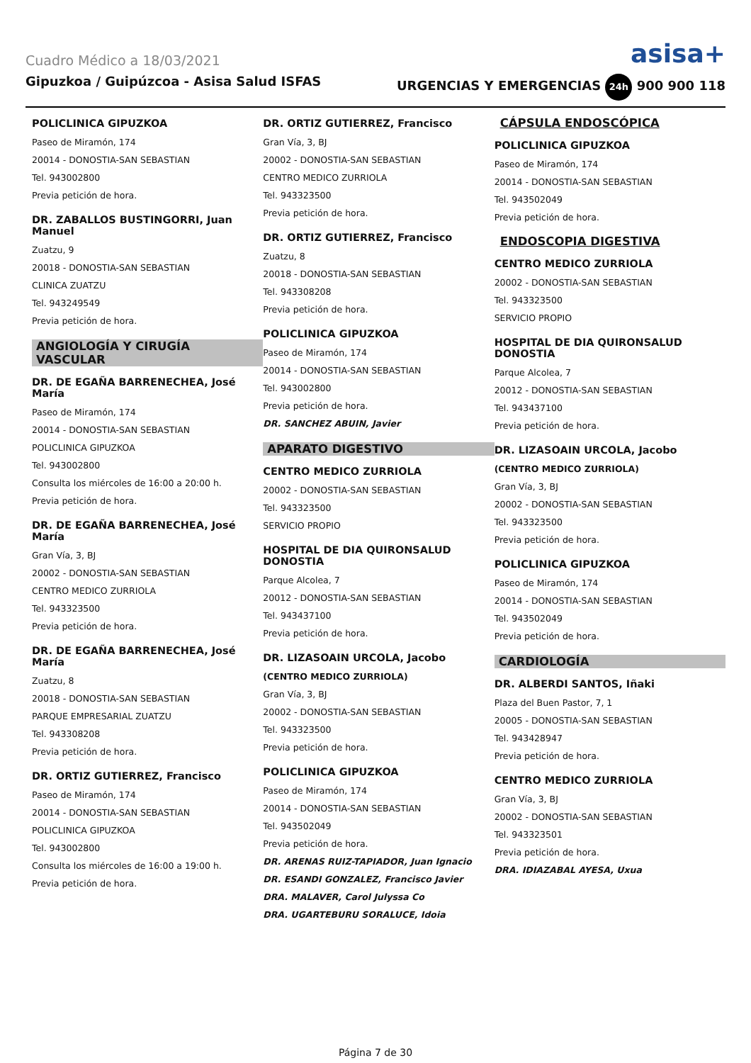Cuadro Médico a 18/03/2021 asisa+
Gipuzkoa / Guipúzcoa - Asisa Salud ISFAS URGENCIAS Y EMERGENCIAS 24h 900 900 118
POLICLINICA GIPUZKOA
Paseo de Miramón, 174
20014 - DONOSTIA-SAN SEBASTIAN
Tel. 943002800
Previa petición de hora.
DR. ZABALLOS BUSTINGORRI, Juan Manuel
Zuatzu, 9
20018 - DONOSTIA-SAN SEBASTIAN
CLINICA ZUATZU
Tel. 943249549
Previa petición de hora.
ANGIOLOGÍA Y CIRUGÍA VASCULAR
DR. DE EGAÑA BARRENECHEA, José María
Paseo de Miramón, 174
20014 - DONOSTIA-SAN SEBASTIAN
POLICLINICA GIPUZKOA
Tel. 943002800
Consulta los miércoles de 16:00 a 20:00 h.
Previa petición de hora.
DR. DE EGAÑA BARRENECHEA, José María
Gran Vía, 3, BJ
20002 - DONOSTIA-SAN SEBASTIAN
CENTRO MEDICO ZURRIOLA
Tel. 943323500
Previa petición de hora.
DR. DE EGAÑA BARRENECHEA, José María
Zuatzu, 8
20018 - DONOSTIA-SAN SEBASTIAN
PARQUE EMPRESARIAL ZUATZU
Tel. 943308208
Previa petición de hora.
DR. ORTIZ GUTIERREZ, Francisco
Paseo de Miramón, 174
20014 - DONOSTIA-SAN SEBASTIAN
POLICLINICA GIPUZKOA
Tel. 943002800
Consulta los miércoles de 16:00 a 19:00 h.
Previa petición de hora.
DR. ORTIZ GUTIERREZ, Francisco
Gran Vía, 3, BJ
20002 - DONOSTIA-SAN SEBASTIAN
CENTRO MEDICO ZURRIOLA
Tel. 943323500
Previa petición de hora.
DR. ORTIZ GUTIERREZ, Francisco
Zuatzu, 8
20018 - DONOSTIA-SAN SEBASTIAN
Tel. 943308208
Previa petición de hora.
POLICLINICA GIPUZKOA
Paseo de Miramón, 174
20014 - DONOSTIA-SAN SEBASTIAN
Tel. 943002800
Previa petición de hora.
DR. SANCHEZ ABUIN, Javier
APARATO DIGESTIVO
CENTRO MEDICO ZURRIOLA
20002 - DONOSTIA-SAN SEBASTIAN
Tel. 943323500
SERVICIO PROPIO
HOSPITAL DE DIA QUIRONSALUD DONOSTIA
Parque Alcolea, 7
20012 - DONOSTIA-SAN SEBASTIAN
Tel. 943437100
Previa petición de hora.
DR. LIZASOAIN URCOLA, Jacobo
(CENTRO MEDICO ZURRIOLA)
Gran Vía, 3, BJ
20002 - DONOSTIA-SAN SEBASTIAN
Tel. 943323500
Previa petición de hora.
POLICLINICA GIPUZKOA
Paseo de Miramón, 174
20014 - DONOSTIA-SAN SEBASTIAN
Tel. 943502049
Previa petición de hora.
DR. ARENAS RUIZ-TAPIADOR, Juan Ignacio
DR. ESANDI GONZALEZ, Francisco Javier
DRA. MALAVER, Carol Julyssa Co
DRA. UGARTEBURU SORALUCE, Idoia
CÁPSULA ENDOSCÓPICA
POLICLINICA GIPUZKOA
Paseo de Miramón, 174
20014 - DONOSTIA-SAN SEBASTIAN
Tel. 943502049
Previa petición de hora.
ENDOSCOPIA DIGESTIVA
CENTRO MEDICO ZURRIOLA
20002 - DONOSTIA-SAN SEBASTIAN
Tel. 943323500
SERVICIO PROPIO
HOSPITAL DE DIA QUIRONSALUD DONOSTIA
Parque Alcolea, 7
20012 - DONOSTIA-SAN SEBASTIAN
Tel. 943437100
Previa petición de hora.
DR. LIZASOAIN URCOLA, Jacobo
(CENTRO MEDICO ZURRIOLA)
Gran Vía, 3, BJ
20002 - DONOSTIA-SAN SEBASTIAN
Tel. 943323500
Previa petición de hora.
POLICLINICA GIPUZKOA
Paseo de Miramón, 174
20014 - DONOSTIA-SAN SEBASTIAN
Tel. 943502049
Previa petición de hora.
CARDIOLOGÍA
DR. ALBERDI SANTOS, Iñaki
Plaza del Buen Pastor, 7, 1
20005 - DONOSTIA-SAN SEBASTIAN
Tel. 943428947
Previa petición de hora.
CENTRO MEDICO ZURRIOLA
Gran Vía, 3, BJ
20002 - DONOSTIA-SAN SEBASTIAN
Tel. 943323501
Previa petición de hora.
DRA. IDIAZABAL AYESA, Uxua
Página 7 de 30